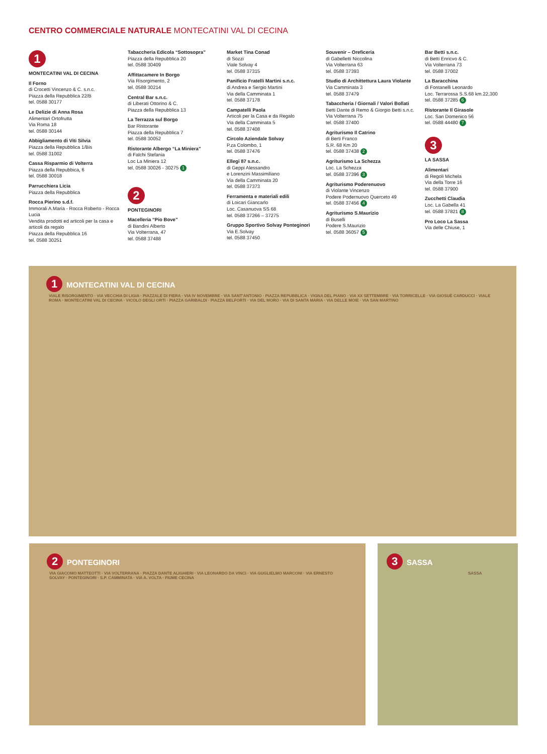CENTRO COMMERCIALE NATURALE MONTECATINI VAL DI CECINA
1
MONTECATINI VAL DI CECINA
Il Forno
di Crocetti Vincenzo & C. s.n.c.
Piazza della Repubblica 22/B
tel. 0588 30177
Le Delizie di Anna Rosa
Alimentari Ortofrutta
Via Roma 18
tel. 0588 30144
Abbigliamento di Viti Silvia
Piazza della Repubblica 1/Bis
tel. 0588 31002
Cassa Risparmio di Volterra
Piazza della Repubbica, 6
tel. 0588 30018
Parrucchiera Licia
Piazza della Repubblica
Rocca Pierino s.d.f.
Immorali A.Maria - Rocca Roberto - Rocca Lucia
Vendita prodotti ed articoli per la casa e articoli da regalo
Piazza della Repubblica 16
tel. 0588 30251
Tabaccheria Edicola “Sottosopra”
Piazza della Repubblica 20
tel. 0588 30409
Affittacamere In Borgo
Via Risorgimento, 2
tel. 0588 30214
Central Bar s.n.c.
di Liberati Ottorino & C.
Piazza della Repubblica 13
La Terrazza sul Borgo
Bar Ristorante
Piazza della Repubblica 7
tel. 0588 30052
Ristorante Albergo “La Miniera”
di Falchi Stefania
Loc La Miniera 12
tel. 0588 30026 - 30275 1
2
PONTEGINORI
Macelleria “Pio Bove”
di Bandini Alberto
Via Volterrana, 47
tel. 0588 37488
Market Tina Conad
di Sozzi
Viale Solvay 4
tel. 0588 37315
Panificio Fratelli Martini s.n.c.
di Andrea e Sergio Martini
Via della Camminata 1
tel. 0588 37178
Campatelli Paola
Articoli per la Casa e da Regalo
Via della Camminata 5
tel. 0588 37408
Circolo Aziendale Solvay
P.za Colombo, 1
tel. 0588 37476
Ellegi 87 s.n.c.
di Geppi Alessandro
e Lorenzini Massimiliano
Via della Camminata 20
tel. 0588 37373
Ferramenta e materiali edili
di Loicari Giancarlo
Loc. Casanuova SS 68
tel. 0588 37266 – 37275
Gruppo Sportivo Solvay Ponteginori
Via E.Solvay
tel. 0588 37450
Souvenir – Oreficeria
di Gabelletti Niccolina
Via Volterrana 63
tel. 0588 37393
Studio di Archittettura Laura Violante
Via Camminata 3
tel. 0588 37479
Tabaccheria / Giornali / Valori Bollati
Betti Dante di Remo & Giorgio Betti s.n.c.
Via Volterrana 75
tel. 0588 37400
Agriturismo Il Catrino
di Berti Franco
S.R. 68 Km 20
tel. 0588 37438 2
Agriturismo La Schezza
Loc. La Schezza
tel. 0588 37396 3
Agriturismo Poderenuovo
di Violante Vincenzo
Podere Podernuovo Querceto 49
tel. 0588 37456 4
Agriturismo S.Maurizio
di Buselli
Podere S.Maurizio
tel. 0588 36057 5
Bar Betti s.n.c.
di Betti Enricvo & C.
Via Volterrana 73
tel. 0588 37002
La Baracchina
di Fontanelli Leonardo
Loc. Terrarossa S.S.68 km.22,300
tel. 0588 37285 6
Ristorante Il Girasole
Loc. San Domenico 56
tel. 0588 44480 7
3
LA SASSA
Alimentari
di Regoli Michela
Via della Torre 16
tel. 0588 37900
Zucchetti Claudia
Loc. La Gabella 41
tel. 0588 37821 8
Pro Loco La Sassa
Via delle Chiuse, 1
1 MONTECATINI VAL DI CECINA
VIALE RISORGIMENTO · VIA VECCHIA DI LIGIA · PIAZZALE DI FIERA · VIA IV NOVEMBRE · VIA SANT'ANTONIO · PIAZZA REPUBBLICA · VIGNA DEL PIANO · VIA XX SETTEMBRE · VIA TORRICELLE · VIA GIOSUÈ CARDUCCI · VIALE ROMA · MONTECATINI VAL DI CECINA · VICOLO DEGLI ORTI · PIAZZA GARIBALDI · PIAZZA BELFORTI · VIA DEL MORO · VIA DI SANTA MARIA · VIA DELLE MOIE · VIA SAN MARTINO
2 PONTEGINORI
VIA GIACOMO MATTEOTTI · VIA VOLTERRANA · PIAZZA DANTE ALIGHIERI · VIA LEONARDO DA VINCI · VIA GUGLIELMO MARCONI · VIA ERNESTO SOLVAY · PONTEGINORI · S.P. CAMMINATA · VIA A. VOLTA · FIUME CECINA
3 SASSA
SASSA